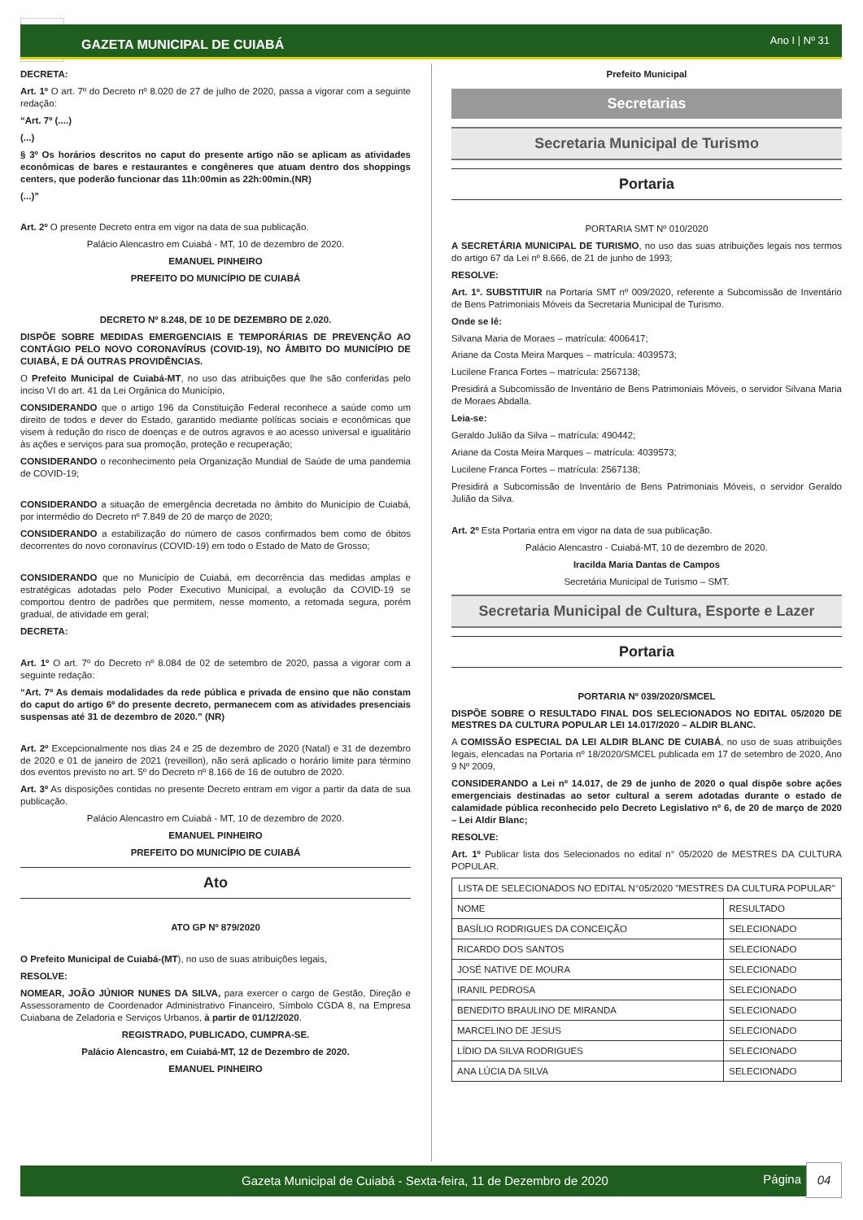GAZETA MUNICIPAL DE CUIABÁ Ano I | Nº 31
DECRETA:
Art. 1º O art. 7º do Decreto nº 8.020 de 27 de julho de 2020, passa a vigorar com a seguinte redação:
“Art. 7º (....)
(...)
§ 3º Os horários descritos no caput do presente artigo não se aplicam as atividades econômicas de bares e restaurantes e congêneres que atuam dentro dos shoppings centers, que poderão funcionar das 11h:00min as 22h:00min.(NR)
(...)”
Art. 2º O presente Decreto entra em vigor na data de sua publicação.
Palácio Alencastro em Cuiabá - MT, 10 de dezembro de 2020.
EMANUEL PINHEIRO
PREFEITO DO MUNICÍPIO DE CUIABÁ
DECRETO Nº 8.248, DE 10 DE DEZEMBRO DE 2.020.
DISPÕE SOBRE MEDIDAS EMERGENCIAIS E TEMPORÁRIAS DE PREVENÇÃO AO CONTÁGIO PELO NOVO CORONAVÍRUS (COVID-19), NO ÂMBITO DO MUNICÍPIO DE CUIABÁ, E DÁ OUTRAS PROVIDÊNCIAS.
O Prefeito Municipal de Cuiabá-MT, no uso das atribuições que lhe são conferidas pelo inciso VI do art. 41 da Lei Orgânica do Município,
CONSIDERANDO que o artigo 196 da Constituição Federal reconhece a saúde como um direito de todos e dever do Estado, garantido mediante políticas sociais e econômicas que visem à redução do risco de doenças e de outros agravos e ao acesso universal e igualitário às ações e serviços para sua promoção, proteção e recuperação;
CONSIDERANDO o reconhecimento pela Organização Mundial de Saúde de uma pandemia de COVID-19;
CONSIDERANDO a situação de emergência decretada no âmbito do Município de Cuiabá, por intermédio do Decreto nº 7.849 de 20 de março de 2020;
CONSIDERANDO a estabilização do número de casos confirmados bem como de óbitos decorrentes do novo coronavírus (COVID-19) em todo o Estado de Mato de Grosso;
CONSIDERANDO que no Município de Cuiabá, em decorrência das medidas amplas e estratégicas adotadas pelo Poder Executivo Municipal, a evolução da COVID-19 se comportou dentro de padrões que permitem, nesse momento, a retomada segura, porém gradual, de atividade em geral;
DECRETA:
Art. 1º O art. 7º do Decreto nº 8.084 de 02 de setembro de 2020, passa a vigorar com a seguinte redação:
“Art. 7º As demais modalidades da rede pública e privada de ensino que não constam do caput do artigo 6º do presente decreto, permanecem com as atividades presenciais suspensas até 31 de dezembro de 2020.” (NR)
Art. 2º Excepcionalmente nos dias 24 e 25 de dezembro de 2020 (Natal) e 31 de dezembro de 2020 e 01 de janeiro de 2021 (reveillon), não será aplicado o horário limite para término dos eventos previsto no art. 5º do Decreto nº 8.166 de 16 de outubro de 2020.
Art. 3º As disposições contidas no presente Decreto entram em vigor a partir da data de sua publicação.
Palácio Alencastro em Cuiabá - MT, 10 de dezembro de 2020.
EMANUEL PINHEIRO
PREFEITO DO MUNICÍPIO DE CUIABÁ
Ato
ATO GP Nº 879/2020
O Prefeito Municipal de Cuiabá-(MT), no uso de suas atribuições legais,
RESOLVE:
NOMEAR, JOÃO JÚNIOR NUNES DA SILVA, para exercer o cargo de Gestão, Direção e Assessoramento de Coordenador Administrativo Financeiro, Símbolo CGDA 8, na Empresa Cuiabana de Zeladoria e Serviços Urbanos, à partir de 01/12/2020.
REGISTRADO, PUBLICADO, CUMPRA-SE.
Palácio Alencastro, em Cuiabá-MT, 12 de Dezembro de 2020.
EMANUEL PINHEIRO
Prefeito Municipal
Secretarias
Secretaria Municipal de Turismo
Portaria
PORTARIA SMT Nº 010/2020
A SECRETÁRIA MUNICIPAL DE TURISMO, no uso das suas atribuições legais nos termos do artigo 67 da Lei nº 8.666, de 21 de junho de 1993;
RESOLVE:
Art. 1º. SUBSTITUIR na Portaria SMT nº 009/2020, referente a Subcomissão de Inventário de Bens Patrimoniais Móveis da Secretaria Municipal de Turismo.
Onde se lê:
Silvana Maria de Moraes – matrícula: 4006417;
Ariane da Costa Meira Marques – matrícula: 4039573;
Lucilene Franca Fortes – matrícula: 2567138;
Presidirá a Subcomissão de Inventário de Bens Patrimoniais Móveis, o servidor Silvana Maria de Moraes Abdalla.
Leia-se:
Geraldo Julião da Silva – matrícula: 490442;
Ariane da Costa Meira Marques – matrícula: 4039573;
Lucilene Franca Fortes – matrícula: 2567138;
Presidirá a Subcomissão de Inventário de Bens Patrimoniais Móveis, o servidor Geraldo Julião da Silva.
Art. 2º Esta Portaria entra em vigor na data de sua publicação.
Palácio Alencastro - Cuiabá-MT, 10 de dezembro de 2020.
Iracilda Maria Dantas de Campos
Secretária Municipal de Turismo – SMT.
Secretaria Municipal de Cultura, Esporte e Lazer
Portaria
PORTARIA Nº 039/2020/SMCEL
DISPÕE SOBRE O RESULTADO FINAL DOS SELECIONADOS NO EDITAL 05/2020 DE MESTRES DA CULTURA POPULAR LEI 14.017/2020 – ALDIR BLANC.
A COMISSÃO ESPECIAL DA LEI ALDIR BLANC DE CUIABÁ, no uso de suas atribuições legais, elencadas na Portaria nº 18/2020/SMCEL publicada em 17 de setembro de 2020, Ano 9 Nº 2009,
CONSIDERANDO a Lei nº 14.017, de 29 de junho de 2020 o qual dispõe sobre ações emergenciais destinadas ao setor cultural a serem adotadas durante o estado de calamidade pública reconhecido pelo Decreto Legislativo nº 6, de 20 de março de 2020 – Lei Aldir Blanc;
RESOLVE:
Art. 1º Publicar lista dos Selecionados no edital n° 05/2020 de MESTRES DA CULTURA POPULAR.
| LISTA DE SELECIONADOS NO EDITAL N°05/2020 "MESTRES DA CULTURA POPULAR" | |
| --- | --- |
| NOME | RESULTADO |
| BASÍLIO RODRIGUES DA CONCEIÇÃO | SELECIONADO |
| RICARDO DOS SANTOS | SELECIONADO |
| JOSÉ NATIVE DE MOURA | SELECIONADO |
| IRANIL PEDROSA | SELECIONADO |
| BENEDITO BRAULINO DE MIRANDA | SELECIONADO |
| MARCELINO DE JESUS | SELECIONADO |
| LÍDIO DA SILVA RODRIGUES | SELECIONADO |
| ANA LÚCIA DA SILVA | SELECIONADO |
Gazeta Municipal de Cuiabá - Sexta-feira, 11 de Dezembro de 2020 Página
04